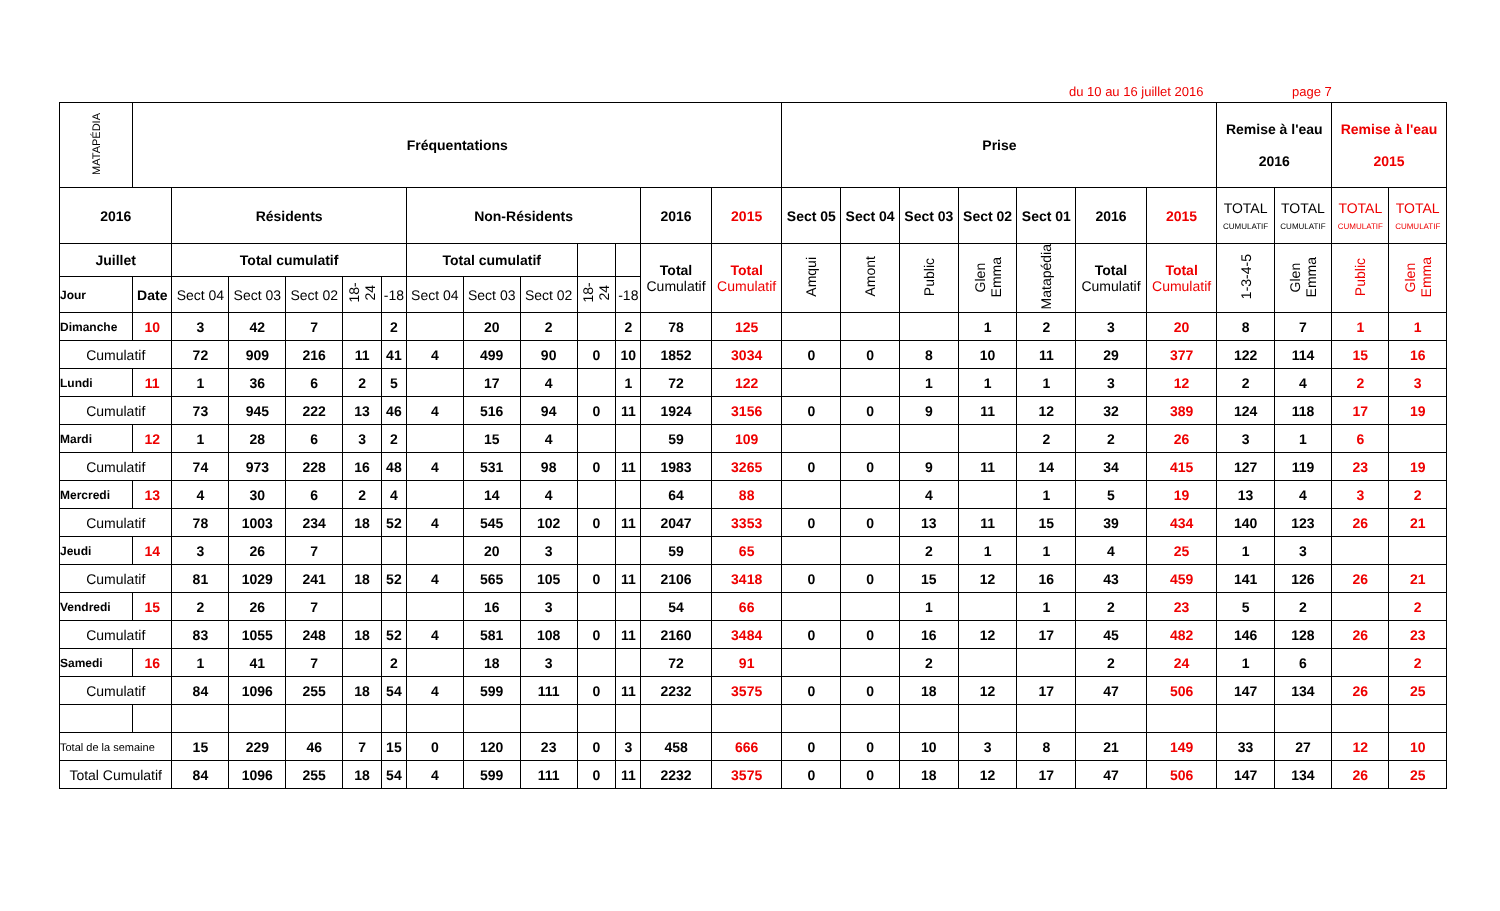du 10 au 16 juillet 2016 page 7
| MATAPÉDIA | Fréquentations | | | | | | | | | | | | | Prise | | | | | | | Remise à l'eau 2016 | | Remise à l'eau 2015 | |
| --- | --- | --- | --- | --- | --- | --- | --- | --- | --- | --- | --- | --- | --- | --- | --- | --- | --- | --- | --- | --- | --- | --- | --- | --- |
| 2016 | | Résidents | | | | | Non-Résidents | | | | | 2016 | 2015 | Sect 05 | Sect 04 | Sect 03 | Sect 02 | Sect 01 | 2016 | 2015 | TOTAL CUMULATIF | TOTAL CUMULATIF | TOTAL CUMULATIF | TOTAL CUMULATIF |
| Juillet | | Total cumulatif | | | | | Total cumulatif | | | | | Total Cumulatif | Total Cumulatif | Amqui | Amont | Public | Glen Emma | Matapédia | Total Cumulatif | Total Cumulatif | 1-3-4-5 | Glen Emma | Public | Glen Emma |
| Jour | Date | Sect 04 | Sect 03 | Sect 02 | 18-24 | -18 | Sect 04 | Sect 03 | Sect 02 | 18-24 | -18 | | | | | | | | | | | | | |
| Dimanche | 10 | 3 | 42 | 7 | | 2 | | 20 | 2 | | 2 | 78 | 125 | | | | 1 | 2 | 3 | 20 | 8 | 7 | 1 | 1 |
| Cumulatif | | 72 | 909 | 216 | 11 | 41 | 4 | 499 | 90 | 0 | 10 | 1852 | 3034 | 0 | 0 | 8 | 10 | 11 | 29 | 377 | 122 | 114 | 15 | 16 |
| Lundi | 11 | 1 | 36 | 6 | 2 | 5 | | 17 | 4 | | 1 | 72 | 122 | | | 1 | 1 | 1 | 3 | 12 | 2 | 4 | 2 | 3 |
| Cumulatif | | 73 | 945 | 222 | 13 | 46 | 4 | 516 | 94 | 0 | 11 | 1924 | 3156 | 0 | 0 | 9 | 11 | 12 | 32 | 389 | 124 | 118 | 17 | 19 |
| Mardi | 12 | 1 | 28 | 6 | 3 | 2 | | 15 | 4 | | | 59 | 109 | | | | | 2 | 2 | 26 | 3 | 1 | 6 | |
| Cumulatif | | 74 | 973 | 228 | 16 | 48 | 4 | 531 | 98 | 0 | 11 | 1983 | 3265 | 0 | 0 | 9 | 11 | 14 | 34 | 415 | 127 | 119 | 23 | 19 |
| Mercredi | 13 | 4 | 30 | 6 | 2 | 4 | | 14 | 4 | | | 64 | 88 | | | 4 | | 1 | 5 | 19 | 13 | 4 | 3 | 2 |
| Cumulatif | | 78 | 1003 | 234 | 18 | 52 | 4 | 545 | 102 | 0 | 11 | 2047 | 3353 | 0 | 0 | 13 | 11 | 15 | 39 | 434 | 140 | 123 | 26 | 21 |
| Jeudi | 14 | 3 | 26 | 7 | | | | 20 | 3 | | | 59 | 65 | | | 2 | 1 | 1 | 4 | 25 | 1 | 3 | | |
| Cumulatif | | 81 | 1029 | 241 | 18 | 52 | 4 | 565 | 105 | 0 | 11 | 2106 | 3418 | 0 | 0 | 15 | 12 | 16 | 43 | 459 | 141 | 126 | 26 | 21 |
| Vendredi | 15 | 2 | 26 | 7 | | | | 16 | 3 | | | 54 | 66 | | | 1 | | 1 | 2 | 23 | 5 | 2 | | 2 |
| Cumulatif | | 83 | 1055 | 248 | 18 | 52 | 4 | 581 | 108 | 0 | 11 | 2160 | 3484 | 0 | 0 | 16 | 12 | 17 | 45 | 482 | 146 | 128 | 26 | 23 |
| Samedi | 16 | 1 | 41 | 7 | | 2 | | 18 | 3 | | | 72 | 91 | | | 2 | | | 2 | 24 | 1 | 6 | | 2 |
| Cumulatif | | 84 | 1096 | 255 | 18 | 54 | 4 | 599 | 111 | 0 | 11 | 2232 | 3575 | 0 | 0 | 18 | 12 | 17 | 47 | 506 | 147 | 134 | 26 | 25 |
| Total de la semaine | | 15 | 229 | 46 | 7 | 15 | 0 | 120 | 23 | 0 | 3 | 458 | 666 | 0 | 0 | 10 | 3 | 8 | 21 | 149 | 33 | 27 | 12 | 10 |
| Total Cumulatif | | 84 | 1096 | 255 | 18 | 54 | 4 | 599 | 111 | 0 | 11 | 2232 | 3575 | 0 | 0 | 18 | 12 | 17 | 47 | 506 | 147 | 134 | 26 | 25 |